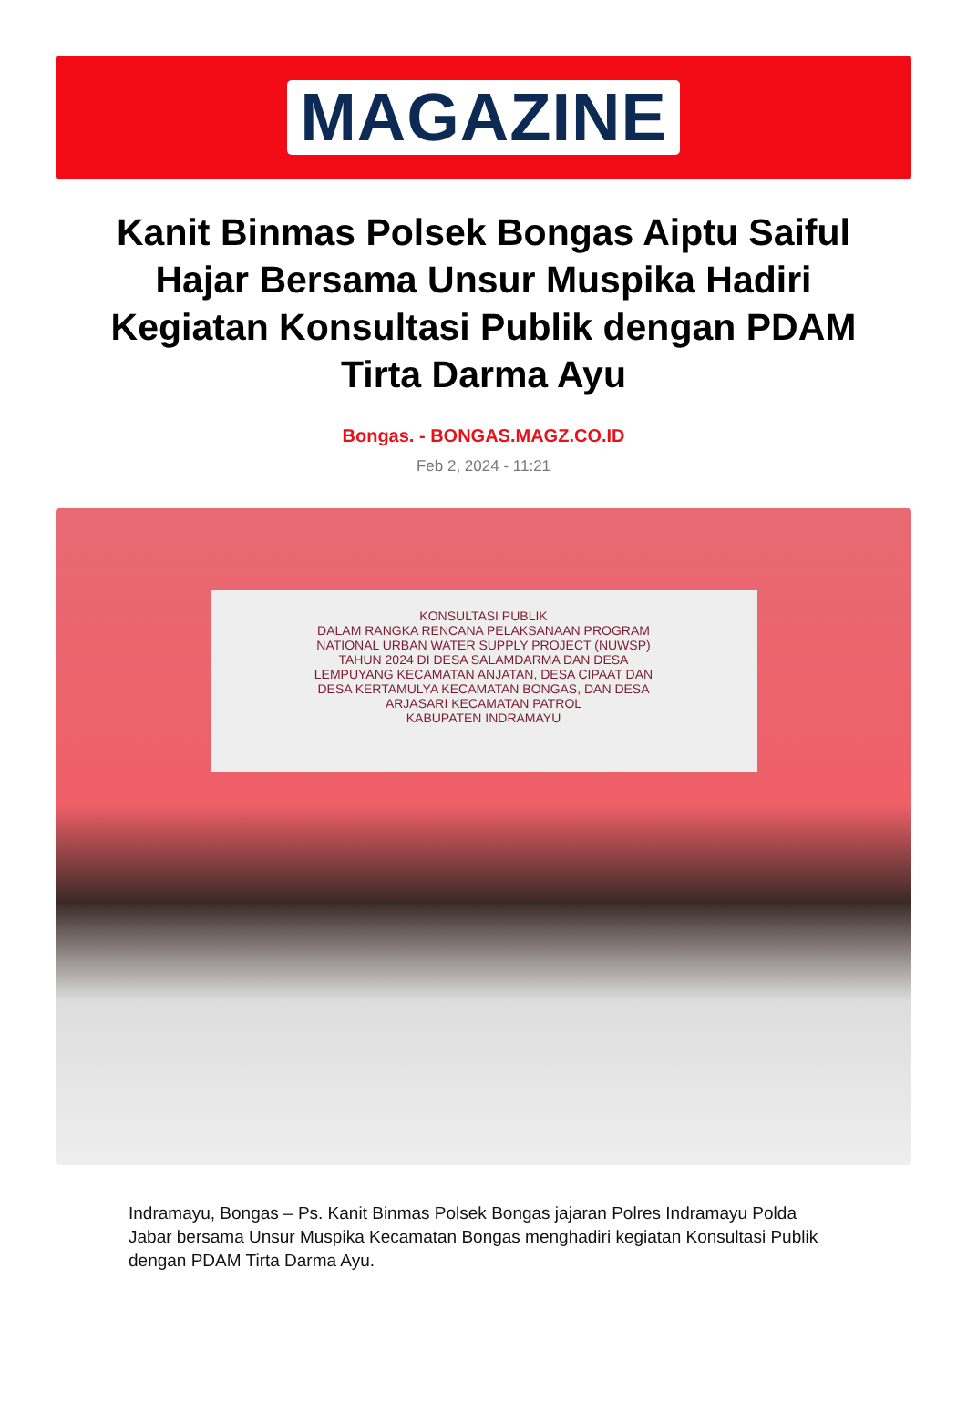MAGAZINE
Kanit Binmas Polsek Bongas Aiptu Saiful Hajar Bersama Unsur Muspika Hadiri Kegiatan Konsultasi Publik dengan PDAM Tirta Darma Ayu
Bongas. - BONGAS.MAGZ.CO.ID
Feb 2, 2024 - 11:21
KONSULTASI PUBLIK
DALAM RANGKA RENCANA PELAKSANAAN PROGRAM
NATIONAL URBAN WATER SUPPLY PROJECT (NUWSP)
TAHUN 2024 DI DESA SALAMDARMA DAN DESA
LEMPUYANG KECAMATAN ANJATAN, DESA CIPAAT DAN
DESA KERTAMULYA KECAMATAN BONGAS, DAN DESA
ARJASARI KECAMATAN PATROL
KABUPATEN INDRAMAYU
Indramayu, Bongas – Ps. Kanit Binmas Polsek Bongas jajaran Polres Indramayu Polda Jabar bersama Unsur Muspika Kecamatan Bongas menghadiri kegiatan Konsultasi Publik dengan PDAM Tirta Darma Ayu.